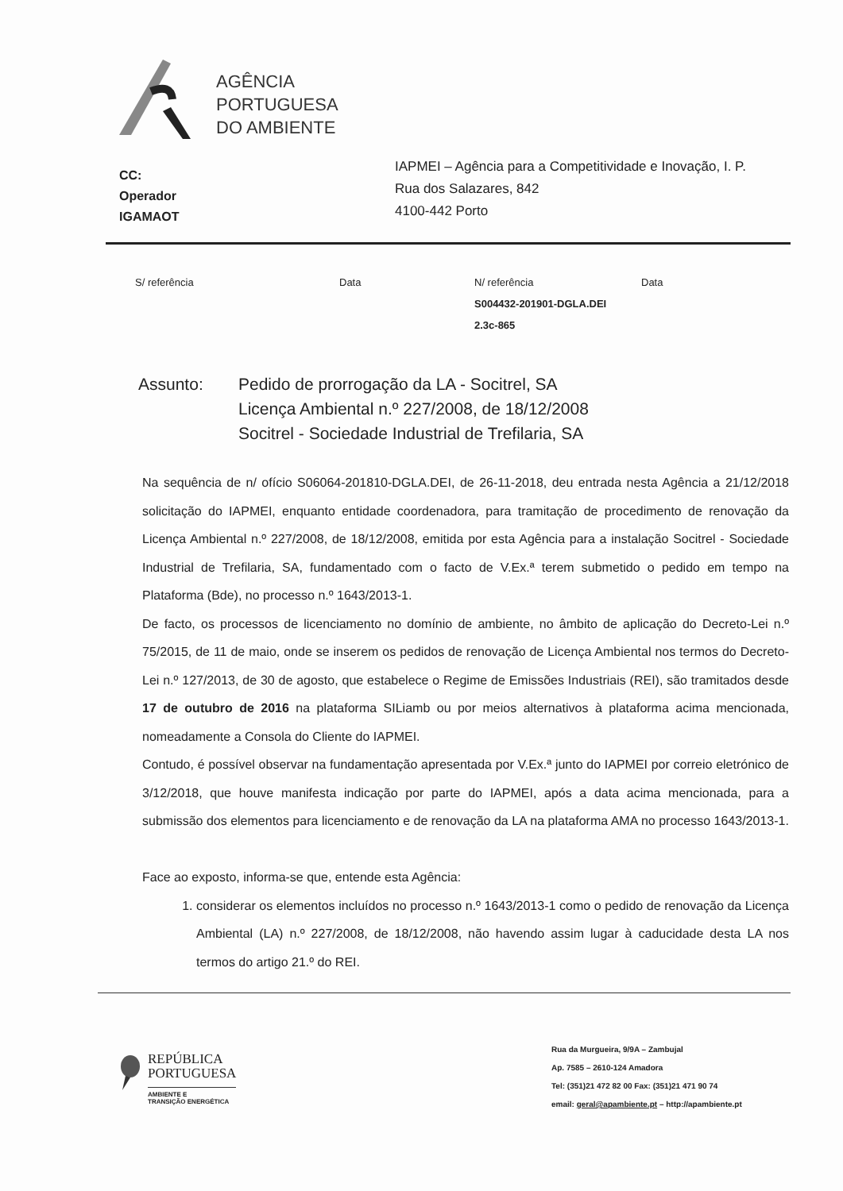AGÊNCIA
PORTUGUESA
DO AMBIENTE
CC:
Operador
IGAMAOT
IAPMEI – Agência para a Competitividade e Inovação, I. P.
Rua dos Salazares, 842
4100-442 Porto
| S/ referência | Data | N/ referência | Data |
| --- | --- | --- | --- |
| | | S004432-201901-DGLA.DEI | |
| | | 2.3c-865 | |
Assunto: Pedido de prorrogação da LA - Socitrel, SA
Licença Ambiental n.º 227/2008, de 18/12/2008
Socitrel - Sociedade Industrial de Trefilaria, SA
Na sequência de n/ ofício S06064-201810-DGLA.DEI, de 26-11-2018, deu entrada nesta Agência a 21/12/2018 solicitação do IAPMEI, enquanto entidade coordenadora, para tramitação de procedimento de renovação da Licença Ambiental n.º 227/2008, de 18/12/2008, emitida por esta Agência para a instalação Socitrel - Sociedade Industrial de Trefilaria, SA, fundamentado com o facto de V.Ex.ª terem submetido o pedido em tempo na Plataforma (Bde), no processo n.º 1643/2013-1.
De facto, os processos de licenciamento no domínio de ambiente, no âmbito de aplicação do Decreto-Lei n.º 75/2015, de 11 de maio, onde se inserem os pedidos de renovação de Licença Ambiental nos termos do Decreto-Lei n.º 127/2013, de 30 de agosto, que estabelece o Regime de Emissões Industriais (REI), são tramitados desde 17 de outubro de 2016 na plataforma SILiamb ou por meios alternativos à plataforma acima mencionada, nomeadamente a Consola do Cliente do IAPMEI.
Contudo, é possível observar na fundamentação apresentada por V.Ex.ª junto do IAPMEI por correio eletrónico de 3/12/2018, que houve manifesta indicação por parte do IAPMEI, após a data acima mencionada, para a submissão dos elementos para licenciamento e de renovação da LA na plataforma AMA no processo 1643/2013-1.
Face ao exposto, informa-se que, entende esta Agência:
1. considerar os elementos incluídos no processo n.º 1643/2013-1 como o pedido de renovação da Licença Ambiental (LA) n.º 227/2008, de 18/12/2008, não havendo assim lugar à caducidade desta LA nos termos do artigo 21.º do REI.
REPÚBLICA
PORTUGUESA
AMBIENTE E
TRANSIÇÃO ENERGÉTICA
Rua da Murgueira, 9/9A – Zambujal
Ap. 7585 – 2610-124 Amadora
Tel: (351)21 472 82 00 Fax: (351)21 471 90 74
email: geral@apambiente.pt – http://apambiente.pt